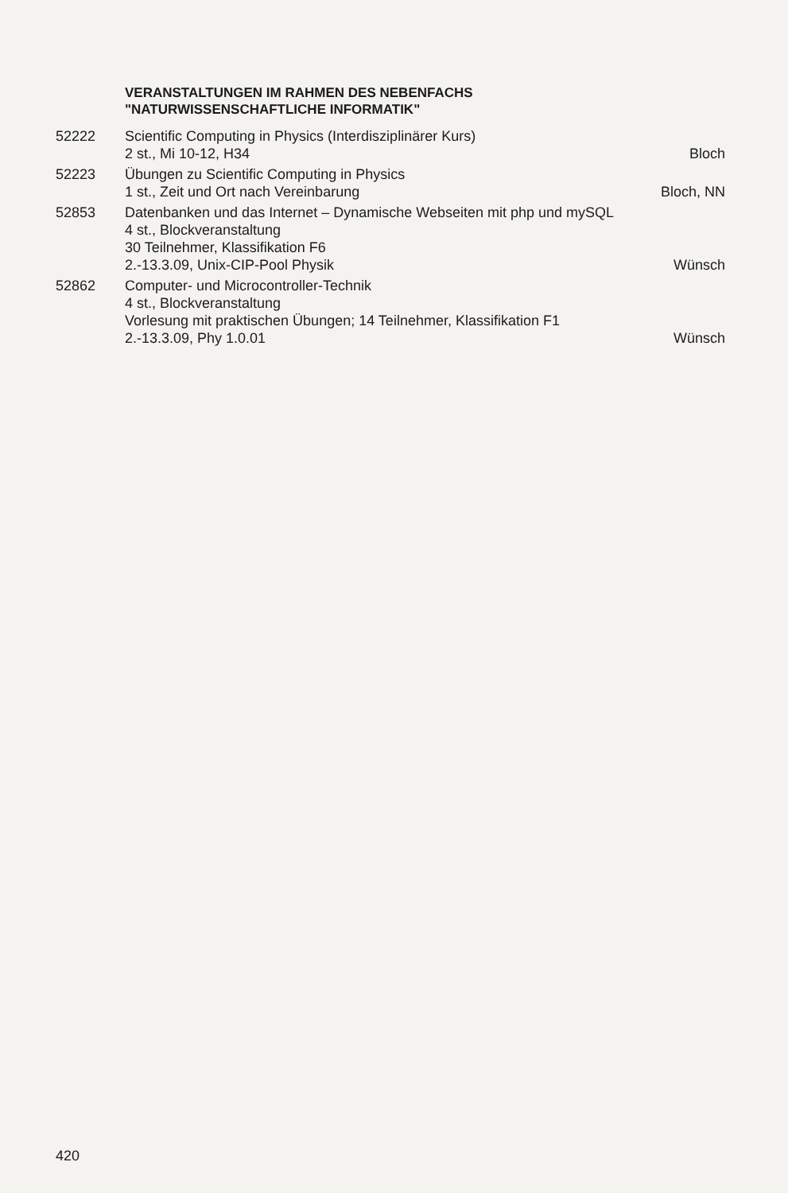VERANSTALTUNGEN IM RAHMEN DES NEBENFACHS
"NATURWISSENSCHAFTLICHE INFORMATIK"
52222 Scientific Computing in Physics (Interdisziplinärer Kurs)
2 st., Mi 10-12, H34 Bloch
52223 Übungen zu Scientific Computing in Physics
1 st., Zeit und Ort nach Vereinbarung Bloch, NN
52853 Datenbanken und das Internet – Dynamische Webseiten mit php und mySQL
4 st., Blockveranstaltung
30 Teilnehmer, Klassifikation F6
2.-13.3.09, Unix-CIP-Pool Physik Wünsch
52862 Computer- und Microcontroller-Technik
4 st., Blockveranstaltung
Vorlesung mit praktischen Übungen; 14 Teilnehmer, Klassifikation F1
2.-13.3.09, Phy 1.0.01 Wünsch
420